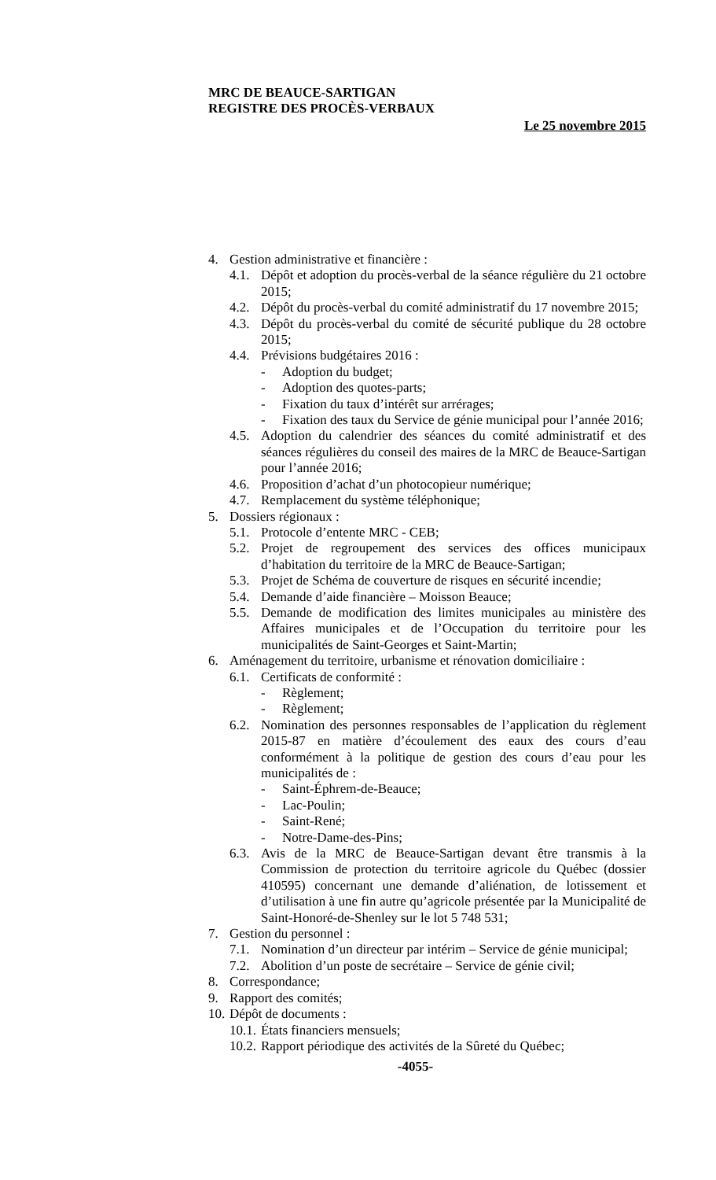MRC DE BEAUCE-SARTIGAN
REGISTRE DES PROCÈS-VERBAUX
Le 25 novembre 2015
4. Gestion administrative et financière :
4.1. Dépôt et adoption du procès-verbal de la séance régulière du 21 octobre 2015;
4.2. Dépôt du procès-verbal du comité administratif du 17 novembre 2015;
4.3. Dépôt du procès-verbal du comité de sécurité publique du 28 octobre 2015;
4.4. Prévisions budgétaires 2016 :
- Adoption du budget;
- Adoption des quotes-parts;
- Fixation du taux d’intérêt sur arrérages;
- Fixation des taux du Service de génie municipal pour l’année 2016;
4.5. Adoption du calendrier des séances du comité administratif et des séances régulières du conseil des maires de la MRC de Beauce-Sartigan pour l’année 2016;
4.6. Proposition d’achat d’un photocopieur numérique;
4.7. Remplacement du système téléphonique;
5. Dossiers régionaux :
5.1. Protocole d’entente MRC - CEB;
5.2. Projet de regroupement des services des offices municipaux d’habitation du territoire de la MRC de Beauce-Sartigan;
5.3. Projet de Schéma de couverture de risques en sécurité incendie;
5.4. Demande d’aide financière – Moisson Beauce;
5.5. Demande de modification des limites municipales au ministère des Affaires municipales et de l’Occupation du territoire pour les municipalités de Saint-Georges et Saint-Martin;
6. Aménagement du territoire, urbanisme et rénovation domiciliaire :
6.1. Certificats de conformité :
- Règlement;
- Règlement;
6.2. Nomination des personnes responsables de l’application du règlement 2015-87 en matière d’écoulement des eaux des cours d’eau conformément à la politique de gestion des cours d’eau pour les municipalités de :
- Saint-Éphrem-de-Beauce;
- Lac-Poulin;
- Saint-René;
- Notre-Dame-des-Pins;
6.3. Avis de la MRC de Beauce-Sartigan devant être transmis à la Commission de protection du territoire agricole du Québec (dossier 410595) concernant une demande d’aliénation, de lotissement et d’utilisation à une fin autre qu’agricole présentée par la Municipalité de Saint-Honoré-de-Shenley sur le lot 5 748 531;
7. Gestion du personnel :
7.1. Nomination d’un directeur par intérim – Service de génie municipal;
7.2. Abolition d’un poste de secrétaire – Service de génie civil;
8. Correspondance;
9. Rapport des comités;
10. Dépôt de documents :
10.1. États financiers mensuels;
10.2. Rapport périodique des activités de la Sûreté du Québec;
-4055-